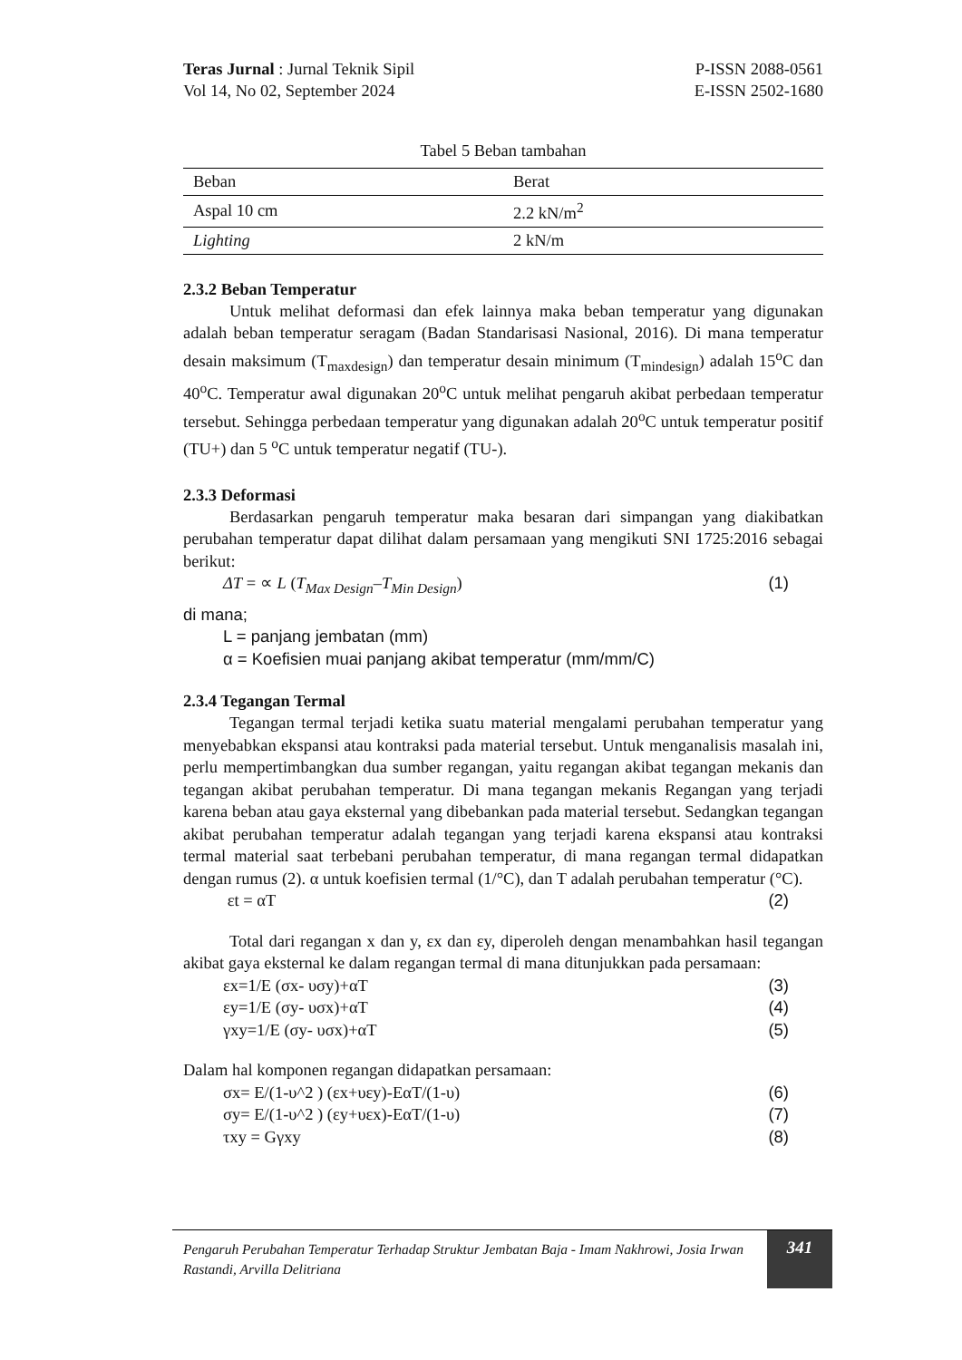Teras Jurnal : Jurnal Teknik Sipil P-ISSN 2088-0561
Vol 14, No 02, September 2024 E-ISSN 2502-1680
Tabel 5 Beban tambahan
| Beban | Berat |
| --- | --- |
| Aspal 10 cm | 2.2 kN/m<sup>2</sup> |
| Lighting | 2 kN/m |
2.3.2 Beban Temperatur
Untuk melihat deformasi dan efek lainnya maka beban temperatur yang digunakan adalah beban temperatur seragam (Badan Standarisasi Nasional, 2016). Di mana temperatur desain maksimum (T<sub>maxdesign</sub>) dan temperatur desain minimum (T<sub>mindesign</sub>) adalah 15<sup>o</sup>C dan 40<sup>o</sup>C. Temperatur awal digunakan 20<sup>o</sup>C untuk melihat pengaruh akibat perbedaan temperatur tersebut. Sehingga perbedaan temperatur yang digunakan adalah 20<sup>o</sup>C untuk temperatur positif (TU+) dan 5 <sup>o</sup>C untuk temperatur negatif (TU-).
2.3.3 Deformasi
Berdasarkan pengaruh temperatur maka besaran dari simpangan yang diakibatkan perubahan temperatur dapat dilihat dalam persamaan yang mengikuti SNI 1725:2016 sebagai berikut:
ΔT = ∝ L (T<sub>Max Design</sub>–T<sub>Min Design</sub>) (1)
di mana;
L = panjang jembatan (mm)
α = Koefisien muai panjang akibat temperatur (mm/mm/C)
2.3.4 Tegangan Termal
Tegangan termal terjadi ketika suatu material mengalami perubahan temperatur yang menyebabkan ekspansi atau kontraksi pada material tersebut. Untuk menganalisis masalah ini, perlu mempertimbangkan dua sumber regangan, yaitu regangan akibat tegangan mekanis dan tegangan akibat perubahan temperatur. Di mana tegangan mekanis Regangan yang terjadi karena beban atau gaya eksternal yang dibebankan pada material tersebut. Sedangkan tegangan akibat perubahan temperatur adalah tegangan yang terjadi karena ekspansi atau kontraksi termal material saat terbebani perubahan temperatur, di mana regangan termal didapatkan dengan rumus (2). α untuk koefisien termal (1/°C), dan T adalah perubahan temperatur (°C).
εt = αT (2)
Total dari regangan x dan y, εx dan εy, diperoleh dengan menambahkan hasil tegangan akibat gaya eksternal ke dalam regangan termal di mana ditunjukkan pada persamaan:
εx=1/E (σx- υσy)+αT (3)
εy=1/E (σy- υσx)+αT (4)
γxy=1/E (σy- υσx)+αT (5)
Dalam hal komponen regangan didapatkan persamaan:
σx= E/(1-υ^2 ) (εx+υεy)-EαT/(1-υ) (6)
σy= E/(1-υ^2 ) (εy+υεx)-EαT/(1-υ) (7)
τxy = Gγxy (8)
Pengaruh Perubahan Temperatur Terhadap Struktur Jembatan Baja - Imam Nakhrowi, Josia Irwan Rastandi, Arvilla Delitriana
341